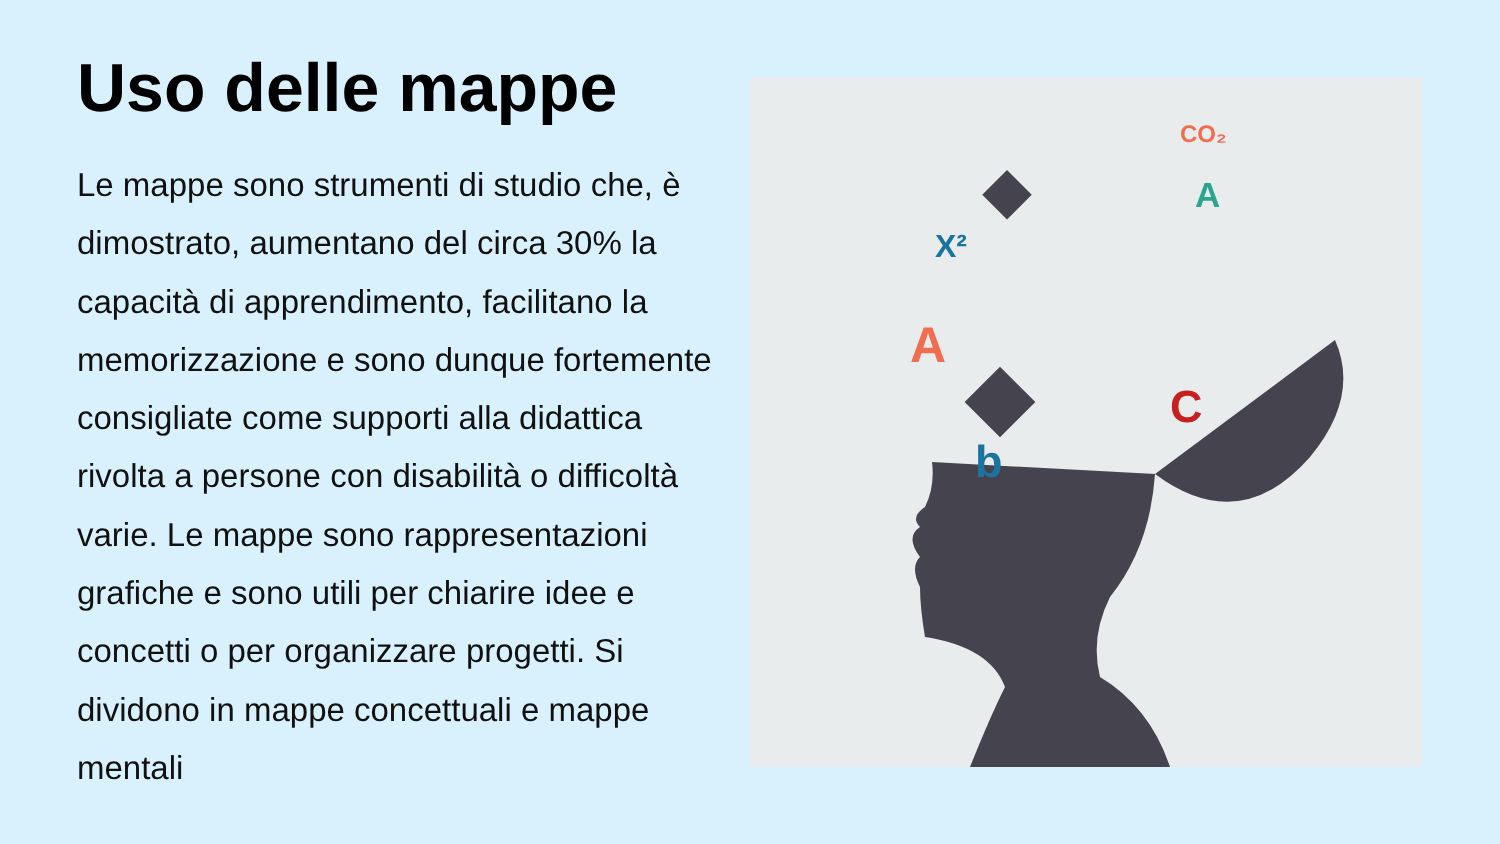Uso delle mappe
Le mappe sono strumenti di studio che, è dimostrato, aumentano del circa 30% la capacità di apprendimento, facilitano la memorizzazione e sono dunque fortemente consigliate come supporti alla didattica rivolta a persone con disabilità o difficoltà varie. Le mappe sono rappresentazioni grafiche e sono utili per chiarire idee e concetti o per organizzare progetti. Si dividono in mappe concettuali e mappe mentali
X²
CO₂
A
C
b
A